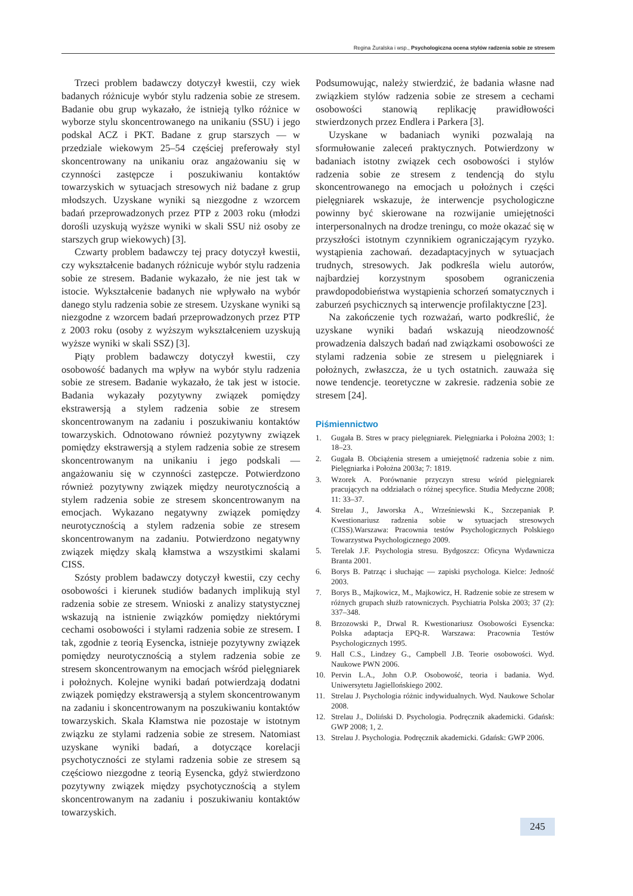Regina Żuralska i wsp., Psychologiczna ocena stylów radzenia sobie ze stresem
Trzeci problem badawczy dotyczył kwestii, czy wiek badanych różnicuje wybór stylu radzenia sobie ze stresem. Badanie obu grup wykazało, że istnieją tylko różnice w wyborze stylu skoncentrowanego na unikaniu (SSU) i jego podskal ACZ i PKT. Badane z grup starszych — w przedziale wiekowym 25–54 częściej preferowały styl skoncentrowany na unikaniu oraz angażowaniu się w czynności zastępcze i poszukiwaniu kontaktów towarzyskich w sytuacjach stresowych niż badane z grup młodszych. Uzyskane wyniki są niezgodne z wzorcem badań przeprowadzonych przez PTP z 2003 roku (młodzi dorośli uzyskują wyższe wyniki w skali SSU niż osoby ze starszych grup wiekowych) [3].
Czwarty problem badawczy tej pracy dotyczył kwestii, czy wykształcenie badanych różnicuje wybór stylu radzenia sobie ze stresem. Badanie wykazało, że nie jest tak w istocie. Wykształcenie badanych nie wpływało na wybór danego stylu radzenia sobie ze stresem. Uzyskane wyniki są niezgodne z wzorcem badań przeprowadzonych przez PTP z 2003 roku (osoby z wyższym wykształceniem uzyskują wyższe wyniki w skali SSZ) [3].
Piąty problem badawczy dotyczył kwestii, czy osobowość badanych ma wpływ na wybór stylu radzenia sobie ze stresem. Badanie wykazało, że tak jest w istocie. Badania wykazały pozytywny związek pomiędzy ekstrawersją a stylem radzenia sobie ze stresem skoncentrowanym na zadaniu i poszukiwaniu kontaktów towarzyskich. Odnotowano również pozytywny związek pomiędzy ekstrawersją a stylem radzenia sobie ze stresem skoncentrowanym na unikaniu i jego podskali — angażowaniu się w czynności zastępcze. Potwierdzono również pozytywny związek między neurotycznością a stylem radzenia sobie ze stresem skoncentrowanym na emocjach. Wykazano negatywny związek pomiędzy neurotycznością a stylem radzenia sobie ze stresem skoncentrowanym na zadaniu. Potwierdzono negatywny związek między skalą kłamstwa a wszystkimi skalami CISS.
Szósty problem badawczy dotyczył kwestii, czy cechy osobowości i kierunek studiów badanych implikują styl radzenia sobie ze stresem. Wnioski z analizy statystycznej wskazują na istnienie związków pomiędzy niektórymi cechami osobowości i stylami radzenia sobie ze stresem. I tak, zgodnie z teorią Eysencka, istnieje pozytywny związek pomiędzy neurotycznością a stylem radzenia sobie ze stresem skoncentrowanym na emocjach wśród pielęgniarek i położnych. Kolejne wyniki badań potwierdzają dodatni związek pomiędzy ekstrawersją a stylem skoncentrowanym na zadaniu i skoncentrowanym na poszukiwaniu kontaktów towarzyskich. Skala Kłamstwa nie pozostaje w istotnym związku ze stylami radzenia sobie ze stresem. Natomiast uzyskane wyniki badań, a dotyczące korelacji psychotyczności ze stylami radzenia sobie ze stresem są częściowo niezgodne z teorią Eysencka, gdyż stwierdzono pozytywny związek między psychotycznością a stylem skoncentrowanym na zadaniu i poszukiwaniu kontaktów towarzyskich.
Podsumowując, należy stwierdzić, że badania własne nad związkiem stylów radzenia sobie ze stresem a cechami osobowości stanowią replikację prawidłowości stwierdzonych przez Endlera i Parkera [3].
Uzyskane w badaniach wyniki pozwalają na sformułowanie zaleceń praktycznych. Potwierdzony w badaniach istotny związek cech osobowości i stylów radzenia sobie ze stresem z tendencją do stylu skoncentrowanego na emocjach u położnych i części pielęgniarek wskazuje, że interwencje psychologiczne powinny być skierowane na rozwijanie umiejętności interpersonalnych na drodze treningu, co może okazać się w przyszłości istotnym czynnikiem ograniczającym ryzyko. wystąpienia zachowań. dezadaptacyjnych w sytuacjach trudnych, stresowych. Jak podkreśla wielu autorów, najbardziej korzystnym sposobem ograniczenia prawdopodobieństwa wystąpienia schorzeń somatycznych i zaburzeń psychicznych są interwencje profilaktyczne [23].
Na zakończenie tych rozważań, warto podkreślić, że uzyskane wyniki badań wskazują nieodzowność prowadzenia dalszych badań nad związkami osobowości ze stylami radzenia sobie ze stresem u pielęgniarek i położnych, zwłaszcza, że u tych ostatnich. zauważa się nowe tendencje. teoretyczne w zakresie. radzenia sobie ze stresem [24].
Piśmiennictwo
1. Gugała B. Stres w pracy pielęgniarek. Pielęgniarka i Położna 2003; 1: 18–23.
2. Gugała B. Obciążenia stresem a umiejętność radzenia sobie z nim. Pielęgniarka i Położna 2003a; 7: 1819.
3. Wzorek A. Porównanie przyczyn stresu wśród pielęgniarek pracujących na oddziałach o różnej specyfice. Studia Medyczne 2008; 11: 33–37.
4. Strelau J., Jaworska A., Wrześniewski K., Szczepaniak P. Kwestionariusz radzenia sobie w sytuacjach stresowych (CISS).Warszawa: Pracownia testów Psychologicznych Polskiego Towarzystwa Psychologicznego 2009.
5. Terelak J.F. Psychologia stresu. Bydgoszcz: Oficyna Wydawnicza Branta 2001.
6. Borys B. Patrząc i słuchając — zapiski psychologa. Kielce: Jedność 2003.
7. Borys B., Majkowicz, M., Majkowicz, H. Radzenie sobie ze stresem w różnych grupach służb ratowniczych. Psychiatria Polska 2003; 37 (2): 337–348.
8. Brzozowski P., Drwal R. Kwestionariusz Osobowości Eysencka: Polska adaptacja EPQ-R. Warszawa: Pracownia Testów Psychologicznych 1995.
9. Hall C.S., Lindzey G., Campbell J.B. Teorie osobowości. Wyd. Naukowe PWN 2006.
10. Pervin L.A., John O.P. Osobowość, teoria i badania. Wyd. Uniwersytetu Jagiellońskiego 2002.
11. Strelau J. Psychologia różnic indywidualnych. Wyd. Naukowe Scholar 2008.
12. Strelau J., Doliński D. Psychologia. Podręcznik akademicki. Gdańsk: GWP 2008; 1, 2.
13. Strelau J. Psychologia. Podręcznik akademicki. Gdańsk: GWP 2006.
245